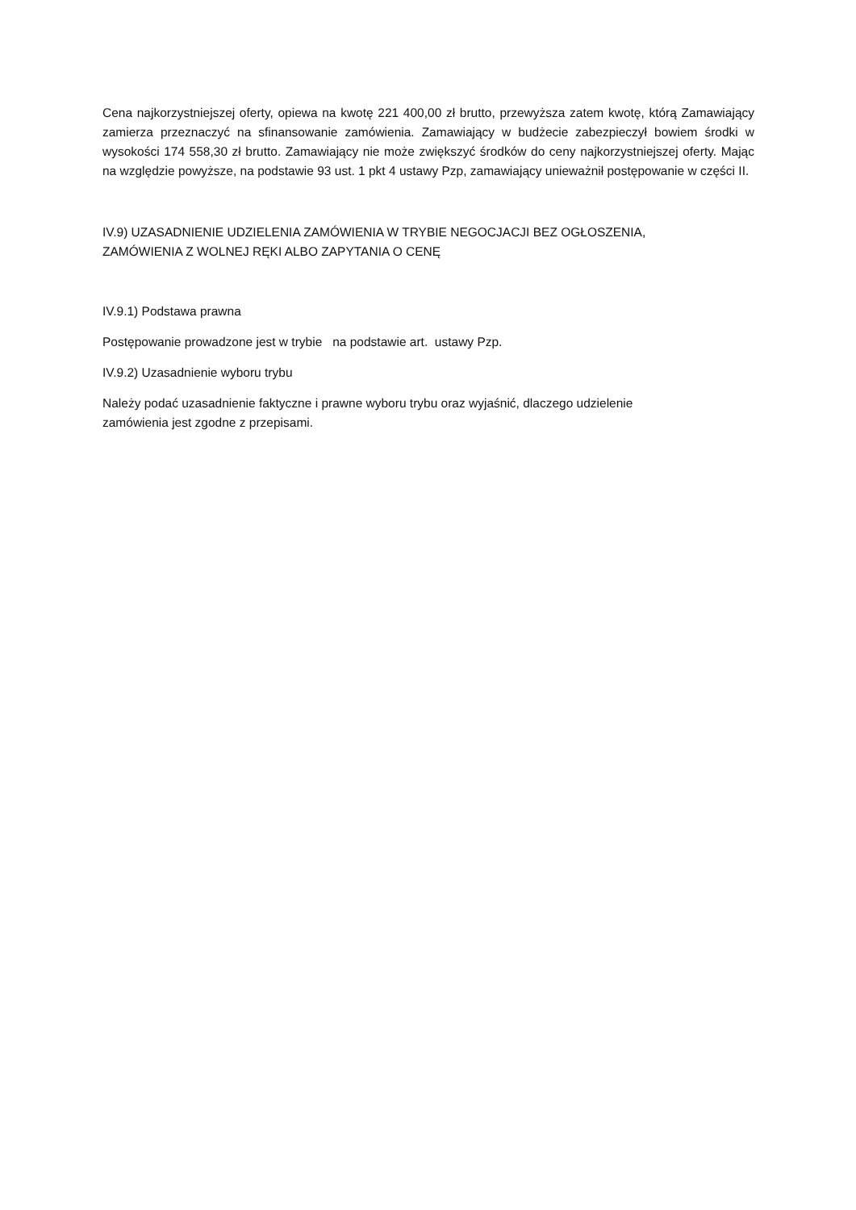Cena najkorzystniejszej oferty, opiewa na kwotę 221 400,00 zł brutto, przewyższa zatem kwotę, którą Zamawiający zamierza przeznaczyć na sfinansowanie zamówienia. Zamawiający w budżecie zabezpieczył bowiem środki w wysokości 174 558,30 zł brutto. Zamawiający nie może zwiększyć środków do ceny najkorzystniejszej oferty. Mając na względzie powyższe, na podstawie 93 ust. 1 pkt 4 ustawy Pzp, zamawiający unieważnił postępowanie w części II.
IV.9) UZASADNIENIE UDZIELENIA ZAMÓWIENIA W TRYBIE NEGOCJACJI BEZ OGŁOSZENIA,
ZAMÓWIENIA Z WOLNEJ RĘKI ALBO ZAPYTANIA O CENĘ
IV.9.1) Podstawa prawna
Postępowanie prowadzone jest w trybie na podstawie art. ustawy Pzp.
IV.9.2) Uzasadnienie wyboru trybu
Należy podać uzasadnienie faktyczne i prawne wyboru trybu oraz wyjaśnić, dlaczego udzielenie
zamówienia jest zgodne z przepisami.